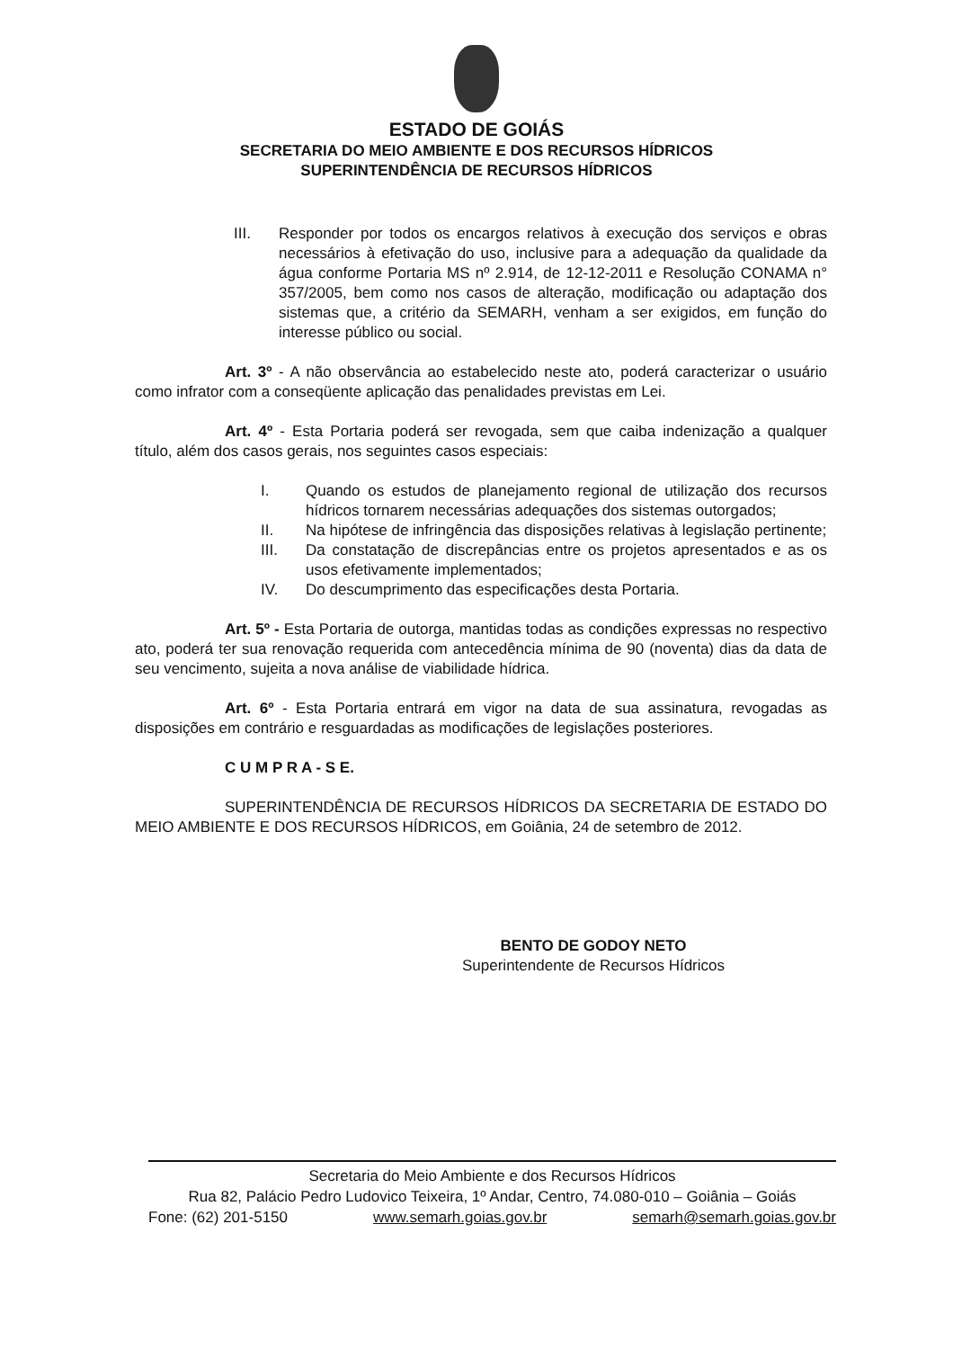ESTADO DE GOIÁS
SECRETARIA DO MEIO AMBIENTE E DOS RECURSOS HÍDRICOS
SUPERINTENDÊNCIA DE RECURSOS HÍDRICOS
III. Responder por todos os encargos relativos à execução dos serviços e obras necessários à efetivação do uso, inclusive para a adequação da qualidade da água conforme Portaria MS nº 2.914, de 12-12-2011 e Resolução CONAMA n° 357/2005, bem como nos casos de alteração, modificação ou adaptação dos sistemas que, a critério da SEMARH, venham a ser exigidos, em função do interesse público ou social.
Art. 3º - A não observância ao estabelecido neste ato, poderá caracterizar o usuário como infrator com a conseqüente aplicação das penalidades previstas em Lei.
Art. 4º - Esta Portaria poderá ser revogada, sem que caiba indenização a qualquer título, além dos casos gerais, nos seguintes casos especiais:
I. Quando os estudos de planejamento regional de utilização dos recursos hídricos tornarem necessárias adequações dos sistemas outorgados;
II. Na hipótese de infringência das disposições relativas à legislação pertinente;
III. Da constatação de discrepâncias entre os projetos apresentados e as os usos efetivamente implementados;
IV. Do descumprimento das especificações desta Portaria.
Art. 5º - Esta Portaria de outorga, mantidas todas as condições expressas no respectivo ato, poderá ter sua renovação requerida com antecedência mínima de 90 (noventa) dias da data de seu vencimento, sujeita a nova análise de viabilidade hídrica.
Art. 6º - Esta Portaria entrará em vigor na data de sua assinatura, revogadas as disposições em contrário e resguardadas as modificações de legislações posteriores.
C U M P R A - S E.
SUPERINTENDÊNCIA DE RECURSOS HÍDRICOS DA SECRETARIA DE ESTADO DO MEIO AMBIENTE E DOS RECURSOS HÍDRICOS, em Goiânia, 24 de setembro de 2012.
BENTO DE GODOY NETO
Superintendente de Recursos Hídricos
Secretaria do Meio Ambiente e dos Recursos Hídricos
Rua 82, Palácio Pedro Ludovico Teixeira, 1º Andar, Centro, 74.080-010 – Goiânia – Goiás
Fone: (62) 201-5150 www.semarh.goias.gov.br semarh@semarh.goias.gov.br